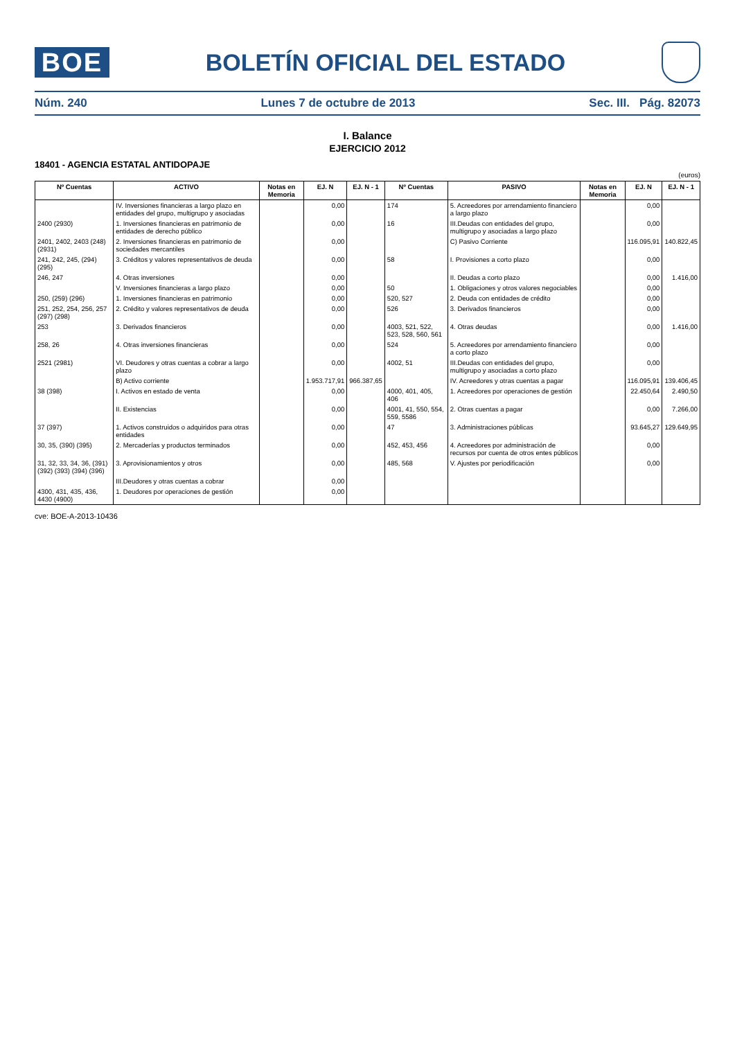BOE
BOLETÍN OFICIAL DEL ESTADO
Núm. 240 Lunes 7 de octubre de 2013 Sec. III. Pág. 82073
I. Balance
EJERCICIO 2012
18401 - AGENCIA ESTATAL ANTIDOPAJE
(euros)
| Nº Cuentas | ACTIVO | Notas en Memoria | EJ. N | EJ. N - 1 | Nº Cuentas | PASIVO | Notas en Memoria | EJ. N | EJ. N - 1 |
| --- | --- | --- | --- | --- | --- | --- | --- | --- | --- |
| | IV. Inversiones financieras a largo plazo en entidades del grupo, multigrupo y asociadas | | 0,00 | | 174 | 5. Acreedores por arrendamiento financiero a largo plazo | | 0,00 | |
| 2400 (2930) | 1. Inversiones financieras en patrimonio de entidades de derecho público | | 0,00 | | 16 | III.Deudas con entidades del grupo, multigrupo y asociadas a largo plazo | | 0,00 | |
| 2401, 2402, 2403 (248) (2931) | 2. Inversiones financieras en patrimonio de sociedades mercantiles | | 0,00 | | | C) Pasivo Corriente | | 116.095,91 | 140.822,45 |
| 241, 242, 245, (294) (295) | 3. Créditos y valores representativos de deuda | | 0,00 | | 58 | I. Provisiones a corto plazo | | 0,00 | |
| 246, 247 | 4. Otras inversiones | | 0,00 | | | II. Deudas a corto plazo | | 0,00 | 1.416,00 |
| | V. Inversiones financieras a largo plazo | | 0,00 | | 50 | 1. Obligaciones y otros valores negociables | | 0,00 | |
| 250, (259) (296) | 1. Inversiones financieras en patrimonio | | 0,00 | | 520, 527 | 2. Deuda con entidades de crédito | | 0,00 | |
| 251, 252, 254, 256, 257 (297) (298) | 2. Crédito y valores representativos de deuda | | 0,00 | | 526 | 3. Derivados financieros | | 0,00 | |
| 253 | 3. Derivados financieros | | 0,00 | | 4003, 521, 522, 523, 528, 560, 561 | 4. Otras deudas | | 0,00 | 1.416,00 |
| 258, 26 | 4. Otras inversiones financieras | | 0,00 | | 524 | 5. Acreedores por arrendamiento financiero a corto plazo | | 0,00 | |
| 2521 (2981) | VI. Deudores y otras cuentas a cobrar a largo plazo | | 0,00 | | 4002, 51 | III.Deudas con entidades del grupo, multigrupo y asociadas a corto plazo | | 0,00 | |
| | B) Activo corriente | | 1.953.717,91 | 966.387,65 | | IV. Acreedores y otras cuentas a pagar | | 116.095,91 | 139.406,45 |
| 38 (398) | I. Activos en estado de venta | | 0,00 | | 4000, 401, 405, 406 | 1. Acreedores por operaciones de gestión | | 22.450,64 | 2.490,50 |
| | II. Existencias | | 0,00 | | 4001, 41, 550, 554, 559, 5586 | 2. Otras cuentas a pagar | | 0,00 | 7.266,00 |
| 37 (397) | 1. Activos construidos o adquiridos para otras entidades | | 0,00 | | 47 | 3. Administraciones públicas | | 93.645,27 | 129.649,95 |
| 30, 35, (390) (395) | 2. Mercaderías y productos terminados | | 0,00 | | 452, 453, 456 | 4. Acreedores por administración de recursos por cuenta de otros entes públicos | | 0,00 | |
| 31, 32, 33, 34, 36, (391) (392) (393) (394) (396) | 3. Aprovisionamientos y otros | | 0,00 | | 485, 568 | V. Ajustes por periodificación | | 0,00 | |
| | III.Deudores y otras cuentas a cobrar | | 0,00 | | | | | | |
| 4300, 431, 435, 436, 4430 (4900) | 1. Deudores por operaciones de gestión | | 0,00 | | | | | | |
cve: BOE-A-2013-10436